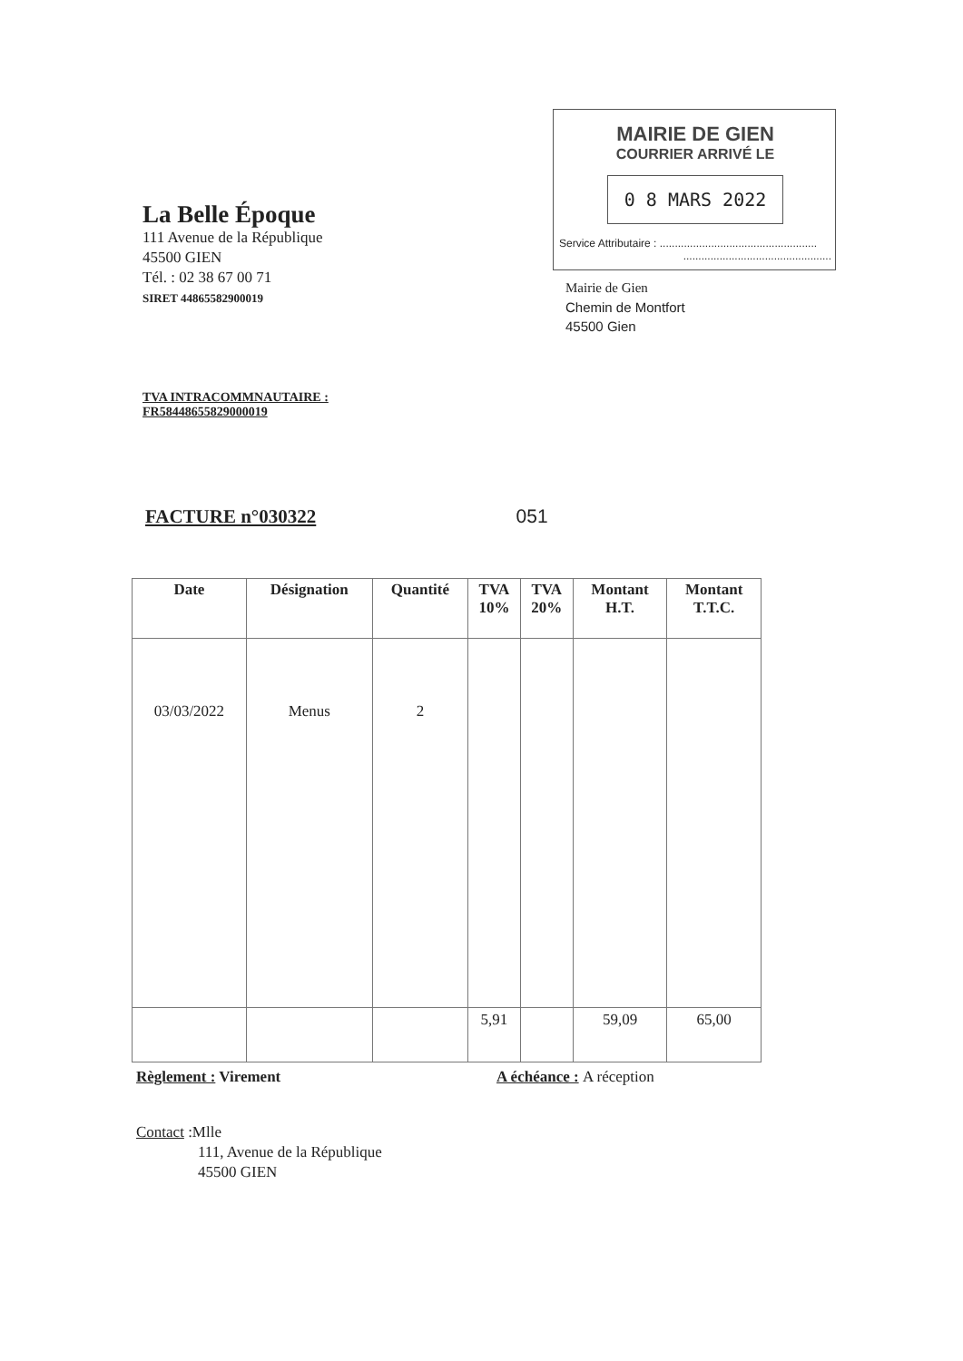La Belle Époque
111 Avenue de la République
45500 GIEN
Tél. : 02 38 67 00 71
SIRET 44865582900019
MAIRIE DE GIEN
COURRIER ARRIVÉ LE
0 8 MARS 2022
Service Attributaire : ....................................................
.................................................
Mairie de Gien
Chemin de Montfort
45500 Gien
TVA INTRACOMMNAUTAIRE :
FR58448655829000019
FACTURE n°030322 051
| Date | Désignation | Quantité | TVA 10% | TVA 20% | Montant H.T. | Montant T.T.C. |
| --- | --- | --- | --- | --- | --- | --- |
| 03/03/2022 | Menus | 2 | | | | |
| | | | 5,91 | | 59,09 | 65,00 |
Règlement : Virement A échéance : A réception
Contact :Mlle
111, Avenue de la République
45500 GIEN